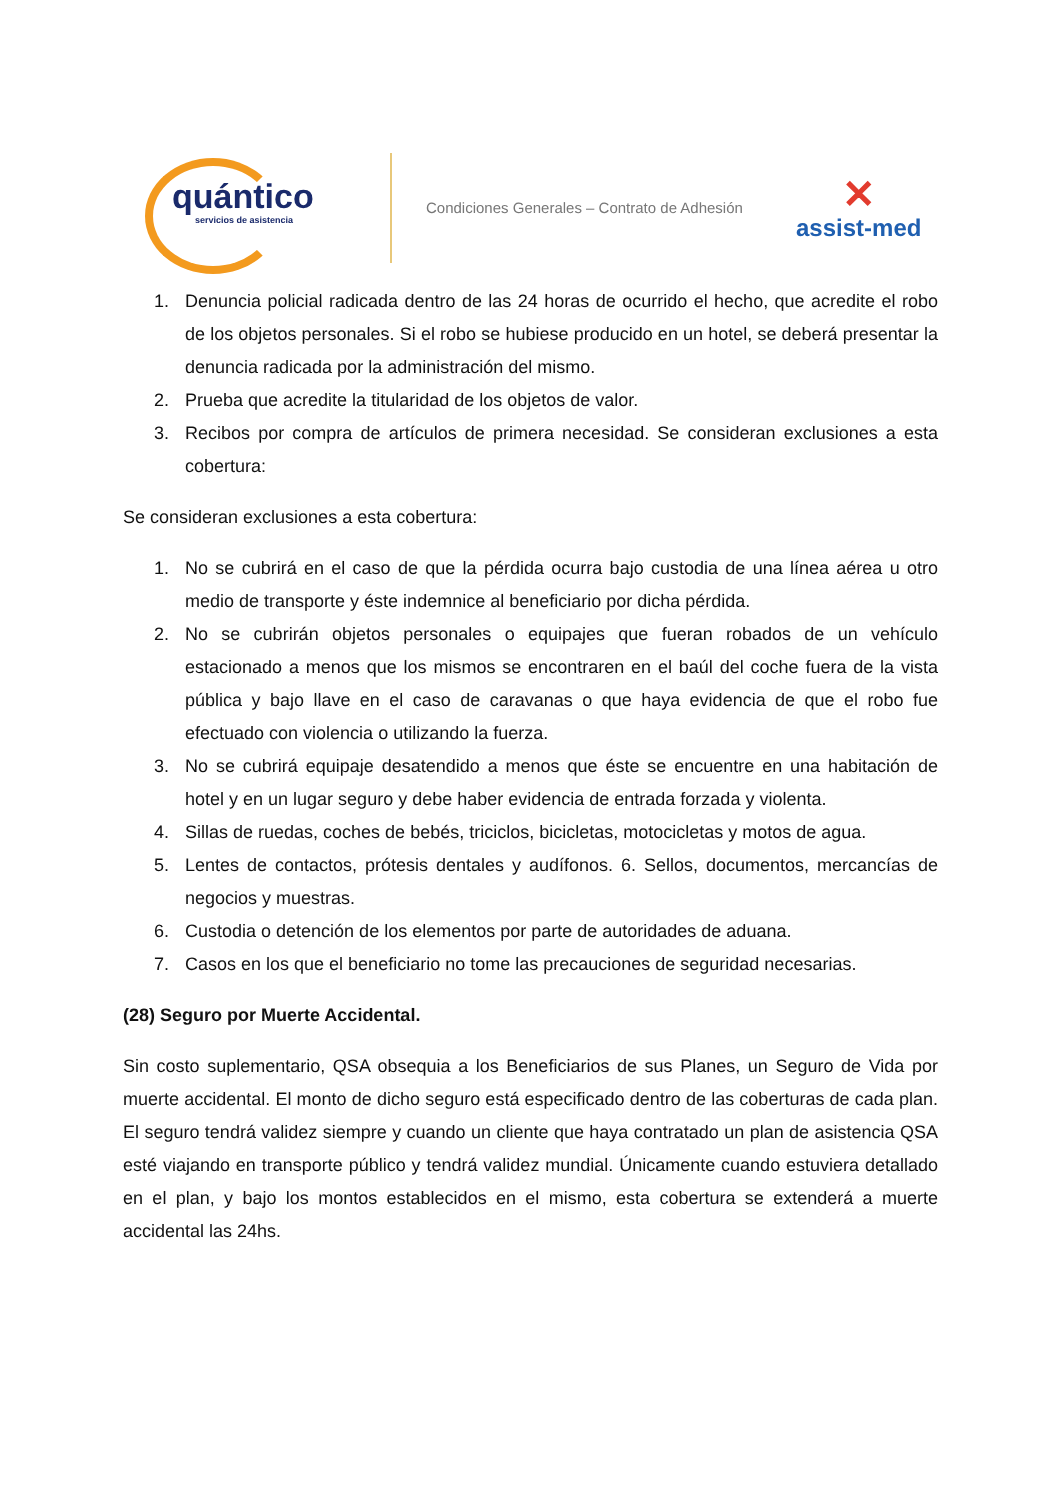quántico
servicios de asistencia
Condiciones Generales – Contrato de Adhesión
✕
assist-med
1. Denuncia policial radicada dentro de las 24 horas de ocurrido el hecho, que acredite el robo de los objetos personales. Si el robo se hubiese producido en un hotel, se deberá presentar la denuncia radicada por la administración del mismo.
2. Prueba que acredite la titularidad de los objetos de valor.
3. Recibos por compra de artículos de primera necesidad. Se consideran exclusiones a esta cobertura:
Se consideran exclusiones a esta cobertura:
1. No se cubrirá en el caso de que la pérdida ocurra bajo custodia de una línea aérea u otro medio de transporte y éste indemnice al beneficiario por dicha pérdida.
2. No se cubrirán objetos personales o equipajes que fueran robados de un vehículo estacionado a menos que los mismos se encontraren en el baúl del coche fuera de la vista pública y bajo llave en el caso de caravanas o que haya evidencia de que el robo fue efectuado con violencia o utilizando la fuerza.
3. No se cubrirá equipaje desatendido a menos que éste se encuentre en una habitación de hotel y en un lugar seguro y debe haber evidencia de entrada forzada y violenta.
4. Sillas de ruedas, coches de bebés, triciclos, bicicletas, motocicletas y motos de agua.
5. Lentes de contactos, prótesis dentales y audífonos. 6. Sellos, documentos, mercancías de negocios y muestras.
6. Custodia o detención de los elementos por parte de autoridades de aduana.
7. Casos en los que el beneficiario no tome las precauciones de seguridad necesarias.
(28) Seguro por Muerte Accidental.
Sin costo suplementario, QSA obsequia a los Beneficiarios de sus Planes, un Seguro de Vida por muerte accidental. El monto de dicho seguro está especificado dentro de las coberturas de cada plan. El seguro tendrá validez siempre y cuando un cliente que haya contratado un plan de asistencia QSA esté viajando en transporte público y tendrá validez mundial. Únicamente cuando estuviera detallado en el plan, y bajo los montos establecidos en el mismo, esta cobertura se extenderá a muerte accidental las 24hs.